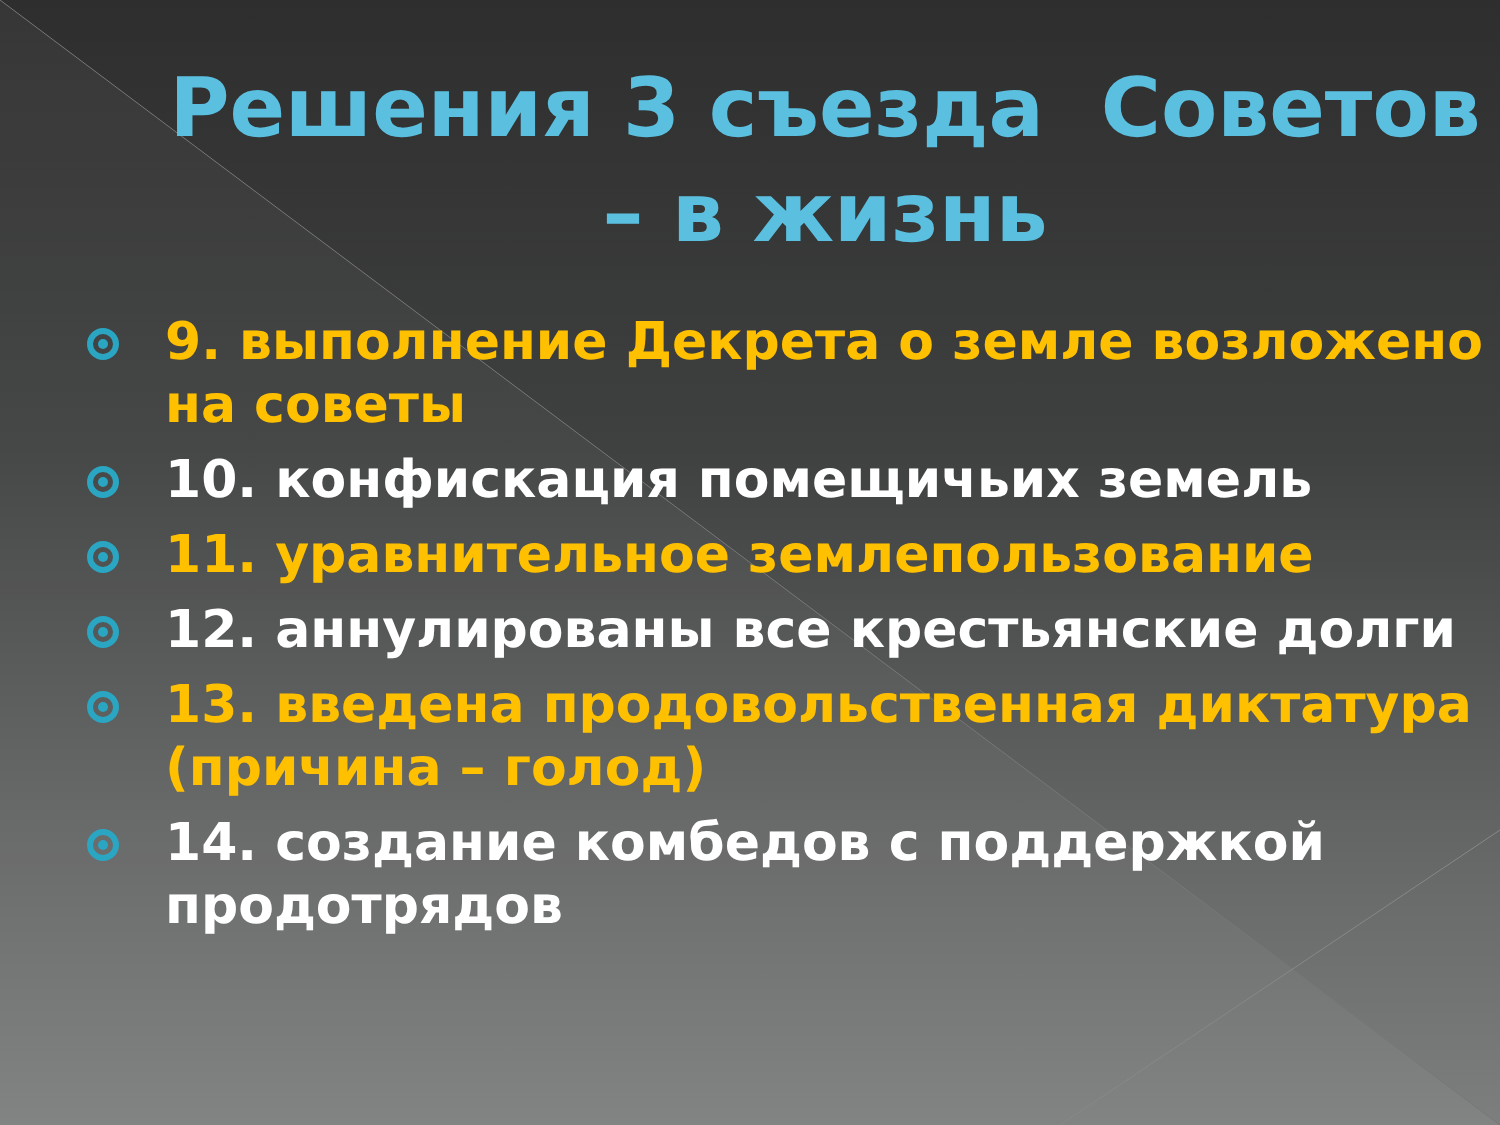Решения 3 съезда Советов – в жизнь
9. выполнение Декрета о земле возложено на советы
10. конфискация помещичьих земель
11. уравнительное землепользование
12. аннулированы все крестьянские долги
13. введена продовольственная диктатура (причина – голод)
14. создание комбедов с поддержкой продотрядов